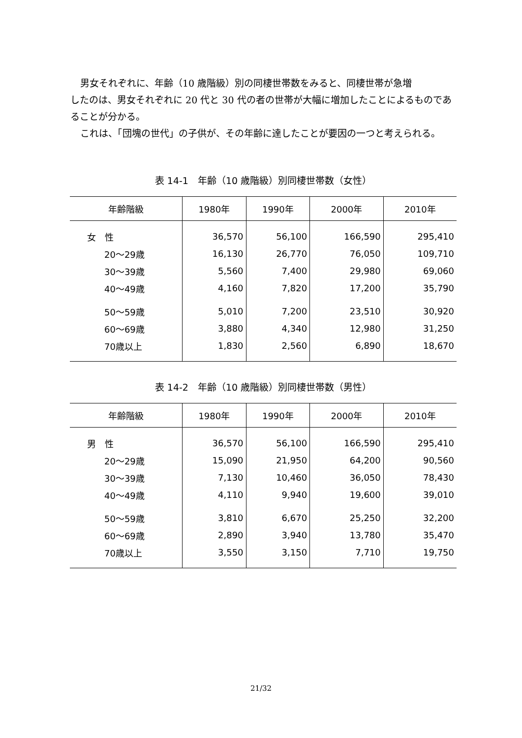男女それぞれに、年齢（10 歳階級）別の同棲世帯数をみると、同棲世帯が急増
したのは、男女それぞれに 20 代と 30 代の者の世帯が大幅に増加したことによるものであることが分かる。
これは、「団塊の世代」の子供が、その年齢に達したことが要因の一つと考えられる。
表 14-1　年齢（10 歳階級）別同棲世帯数（女性）
| 年齢階級 | 1980年 | 1990年 | 2000年 | 2010年 |
| --- | --- | --- | --- | --- |
| 女 性 | 36,570 | 56,100 | 166,590 | 295,410 |
| 20～29歳 | 16,130 | 26,770 | 76,050 | 109,710 |
| 30～39歳 | 5,560 | 7,400 | 29,980 | 69,060 |
| 40～49歳 | 4,160 | 7,820 | 17,200 | 35,790 |
| 50～59歳 | 5,010 | 7,200 | 23,510 | 30,920 |
| 60～69歳 | 3,880 | 4,340 | 12,980 | 31,250 |
| 70歳以上 | 1,830 | 2,560 | 6,890 | 18,670 |
表 14-2　年齢（10 歳階級）別同棲世帯数（男性）
| 年齢階級 | 1980年 | 1990年 | 2000年 | 2010年 |
| --- | --- | --- | --- | --- |
| 男 性 | 36,570 | 56,100 | 166,590 | 295,410 |
| 20～29歳 | 15,090 | 21,950 | 64,200 | 90,560 |
| 30～39歳 | 7,130 | 10,460 | 36,050 | 78,430 |
| 40～49歳 | 4,110 | 9,940 | 19,600 | 39,010 |
| 50～59歳 | 3,810 | 6,670 | 25,250 | 32,200 |
| 60～69歳 | 2,890 | 3,940 | 13,780 | 35,470 |
| 70歳以上 | 3,550 | 3,150 | 7,710 | 19,750 |
21/32